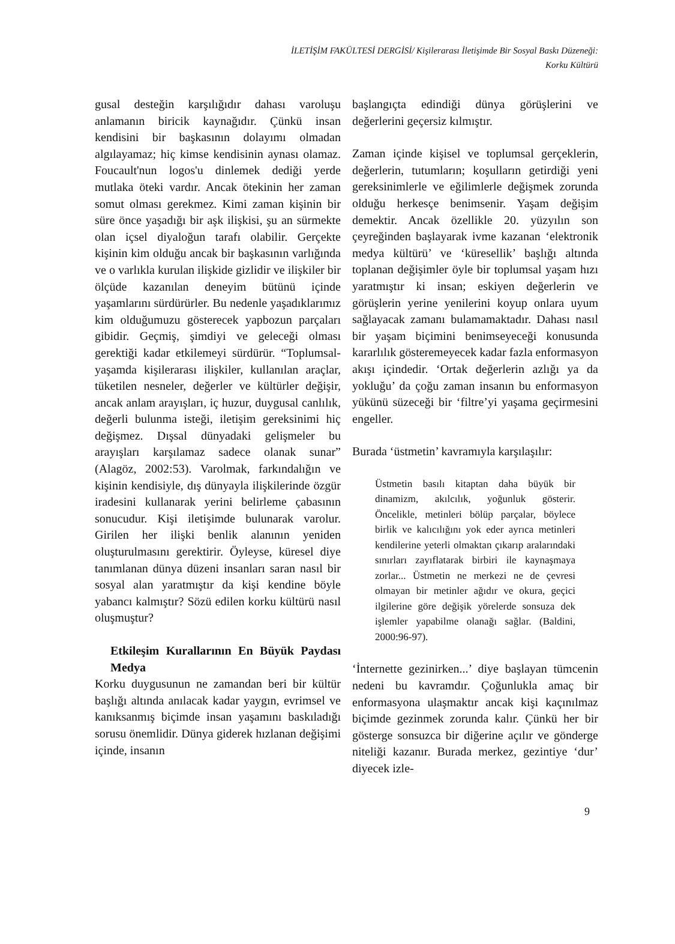İLETİŞİM FAKÜLTESİ DERGİSİ/ Kişilerarası İletişimde Bir Sosyal Baskı Düzeneği:
Korku Kültürü
gusal desteğin karşılığıdır dahası varoluşu anlamanın biricik kaynağıdır. Çünkü insan kendisini bir başkasının dolayımı olmadan algılayamaz; hiç kimse kendisinin aynası olamaz. Foucault'nun logos'u dinlemek dediği yerde mutlaka öteki vardır. Ancak ötekinin her zaman somut olması gerekmez. Kimi zaman kişinin bir süre önce yaşadığı bir aşk ilişkisi, şu an sürmekte olan içsel diyaloğun tarafı olabilir. Gerçekte kişinin kim olduğu ancak bir başkasının varlığında ve o varlıkla kurulan ilişkide gizlidir ve ilişkiler bir ölçüde kazanılan deneyim bütünü içinde yaşamlarını sürdürürler. Bu nedenle yaşadıklarımız kim olduğumuzu gösterecek yapbozun parçaları gibidir. Geçmiş, şimdiyi ve geleceği olması gerektiği kadar etkilemeyi sürdürür. “Toplumsal-yaşamda kişilerarası ilişkiler, kullanılan araçlar, tüketilen nesneler, değerler ve kültürler değişir, ancak anlam arayışları, iç huzur, duygusal canlılık, değerli bulunma isteği, iletişim gereksinimi hiç değişmez. Dışsal dünyadaki gelişmeler bu arayışları karşılamaz sadece olanak sunar” (Alagöz, 2002:53). Varolmak, farkındalığın ve kişinin kendisiyle, dış dünyayla ilişkilerinde özgür iradesini kullanarak yerini belirleme çabasının sonucudur. Kişi iletişimde bulunarak varolur. Girilen her ilişki benlik alanının yeniden oluşturulmasını gerektirir. Öyleyse, küresel diye tanımlanan dünya düzeni insanları saran nasıl bir sosyal alan yaratmıştır da kişi kendine böyle yabancı kalmıştır? Sözü edilen korku kültürü nasıl oluşmuştur?
Etkileşim Kurallarının En Büyük Paydası Medya
Korku duygusunun ne zamandan beri bir kültür başlığı altında anılacak kadar yaygın, evrimsel ve kanıksanmış biçimde insan yaşamını baskıladığı sorusu önemlidir. Dünya giderek hızlanan değişimi içinde, insanın
başlangıçta edindiği dünya görüşlerini ve değerlerini geçersiz kılmıştır.
Zaman içinde kişisel ve toplumsal gerçeklerin, değerlerin, tutumların; koşulların getirdiği yeni gereksinimlerle ve eğilimlerle değişmek zorunda olduğu herkesçe benimsenir. Yaşam değişim demektir. Ancak özellikle 20. yüzyılın son çeyreğinden başlayarak ivme kazanan ‘elektronik medya kültürü’ ve ‘küresellik’ başlığı altında toplanan değişimler öyle bir toplumsal yaşam hızı yaratmıştır ki insan; eskiyen değerlerin ve görüşlerin yerine yenilerini koyup onlara uyum sağlayacak zamanı bulamamaktadır. Dahası nasıl bir yaşam biçimini benimseyeceği konusunda kararlılık gösteremeyecek kadar fazla enformasyon akışı içindedir. ‘Ortak değerlerin azlığı ya da yokluğu’ da çoğu zaman insanın bu enformasyon yükünü süzeceği bir ‘filtre’yi yaşama geçirmesini engeller.
Burada ‘üstmetin’ kavramıyla karşılaşılır:
Üstmetin basılı kitaptan daha büyük bir dinamizm, akılcılık, yoğunluk gösterir. Öncelikle, metinleri bölüp parçalar, böylece birlik ve kalıcılığını yok eder ayrıca metinleri kendilerine yeterli olmaktan çıkarıp aralarındaki sınırları zayıflatarak birbiri ile kaynaşmaya zorlar... Üstmetin ne merkezi ne de çevresi olmayan bir metinler ağıdır ve okura, geçici ilgilerine göre değişik yörelerde sonsuza dek işlemler yapabilme olanağı sağlar. (Baldini, 2000:96-97).
‘İnternette gezinirken...’ diye başlayan tümcenin nedeni bu kavramdır. Çoğunlukla amaç bir enformasyona ulaşmaktır ancak kişi kaçınılmaz biçimde gezinmek zorunda kalır. Çünkü her bir gösterge sonsuzca bir diğerine açılır ve gönderge niteliği kazanır. Burada merkez, gezintiye ‘dur’ diyecek izle-
9